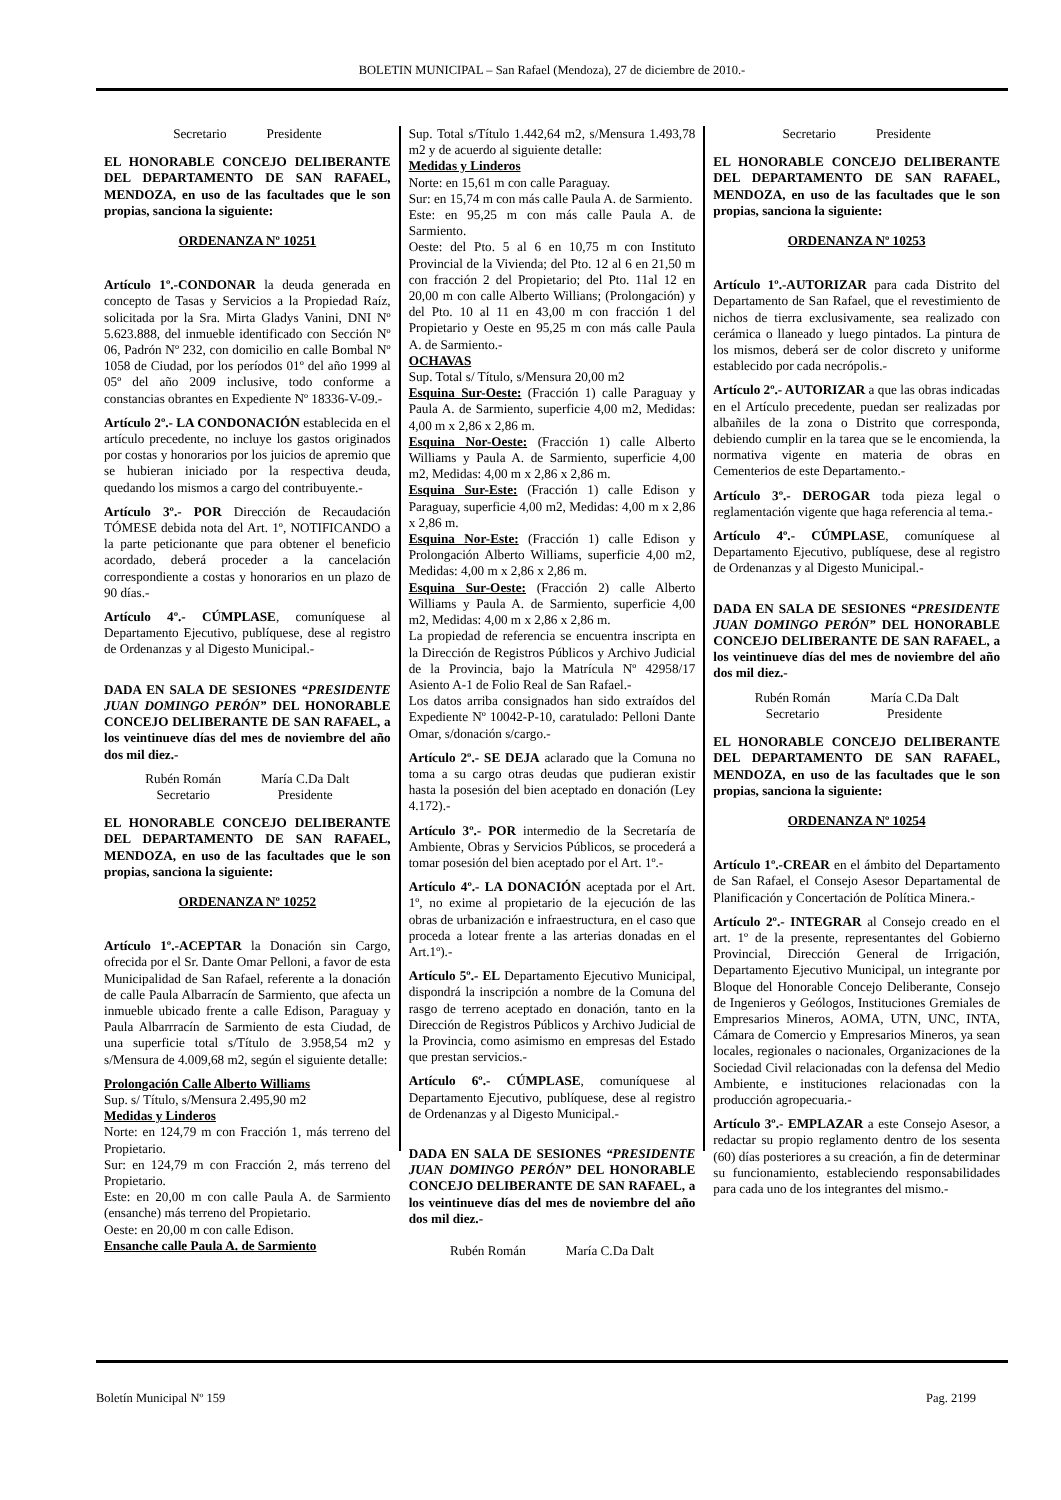BOLETIN MUNICIPAL – San Rafael (Mendoza), 27 de diciembre de 2010.-
Secretario Presidente
EL HONORABLE CONCEJO DELIBERANTE DEL DEPARTAMENTO DE SAN RAFAEL, MENDOZA, en uso de las facultades que le son propias, sanciona la siguiente:
ORDENANZA Nº 10251
Artículo 1º.-CONDONAR la deuda generada en concepto de Tasas y Servicios a la Propiedad Raíz, solicitada por la Sra. Mirta Gladys Vanini, DNI Nº 5.623.888, del inmueble identificado con Sección Nº 06, Padrón Nº 232, con domicilio en calle Bombal Nº 1058 de Ciudad, por los períodos 01º del año 1999 al 05º del año 2009 inclusive, todo conforme a constancias obrantes en Expediente Nº 18336-V-09.-
Artículo 2º.- LA CONDONACIÓN establecida en el artículo precedente, no incluye los gastos originados por costas y honorarios por los juicios de apremio que se hubieran iniciado por la respectiva deuda, quedando los mismos a cargo del contribuyente.-
Artículo 3º.- POR Dirección de Recaudación TÓMESE debida nota del Art. 1º, NOTIFICANDO a la parte peticionante que para obtener el beneficio acordado, deberá proceder a la cancelación correspondiente a costas y honorarios en un plazo de 90 días.-
Artículo 4º.- CÚMPLASE, comuníquese al Departamento Ejecutivo, publíquese, dese al registro de Ordenanzas y al Digesto Municipal.-
DADA EN SALA DE SESIONES “PRESIDENTE JUAN DOMINGO PERÓN” DEL HONORABLE CONCEJO DELIBERANTE DE SAN RAFAEL, a los veintinueve días del mes de noviembre del año dos mil diez.-
Rubén Román
Secretario María C.Da Dalt
Presidente
EL HONORABLE CONCEJO DELIBERANTE DEL DEPARTAMENTO DE SAN RAFAEL, MENDOZA, en uso de las facultades que le son propias, sanciona la siguiente:
ORDENANZA Nº 10252
Artículo 1º.-ACEPTAR la Donación sin Cargo, ofrecida por el Sr. Dante Omar Pelloni, a favor de esta Municipalidad de San Rafael, referente a la donación de calle Paula Albarracín de Sarmiento, que afecta un inmueble ubicado frente a calle Edison, Paraguay y Paula Albarrracín de Sarmiento de esta Ciudad, de una superficie total s/Título de 3.958,54 m2 y s/Mensura de 4.009,68 m2, según el siguiente detalle:
Prolongación Calle Alberto Williams
Sup. s/ Título, s/Mensura 2.495,90 m2
Medidas y Linderos
Norte: en 124,79 m con Fracción 1, más terreno del Propietario.
Sur: en 124,79 m con Fracción 2, más terreno del Propietario.
Este: en 20,00 m con calle Paula A. de Sarmiento (ensanche) más terreno del Propietario.
Oeste: en 20,00 m con calle Edison.
Ensanche calle Paula A. de Sarmiento
Sup. Total s/Título 1.442,64 m2, s/Mensura 1.493,78 m2 y de acuerdo al siguiente detalle:
Medidas y Linderos
Norte: en 15,61 m con calle Paraguay.
Sur: en 15,74 m con más calle Paula A. de Sarmiento.
Este: en 95,25 m con más calle Paula A. de Sarmiento.
Oeste: del Pto. 5 al 6 en 10,75 m con Instituto Provincial de la Vivienda; del Pto. 12 al 6 en 21,50 m con fracción 2 del Propietario; del Pto. 11al 12 en 20,00 m con calle Alberto Willians; (Prolongación) y del Pto. 10 al 11 en 43,00 m con fracción 1 del Propietario y Oeste en 95,25 m con más calle Paula A. de Sarmiento.-
OCHAVAS
Sup. Total s/ Título, s/Mensura 20,00 m2
Esquina Sur-Oeste: (Fracción 1) calle Paraguay y Paula A. de Sarmiento, superficie 4,00 m2, Medidas: 4,00 m x 2,86 x 2,86 m.
Esquina Nor-Oeste: (Fracción 1) calle Alberto Williams y Paula A. de Sarmiento, superficie 4,00 m2, Medidas: 4,00 m x 2,86 x 2,86 m.
Esquina Sur-Este: (Fracción 1) calle Edison y Paraguay, superficie 4,00 m2, Medidas: 4,00 m x 2,86 x 2,86 m.
Esquina Nor-Este: (Fracción 1) calle Edison y Prolongación Alberto Williams, superficie 4,00 m2, Medidas: 4,00 m x 2,86 x 2,86 m.
Esquina Sur-Oeste: (Fracción 2) calle Alberto Williams y Paula A. de Sarmiento, superficie 4,00 m2, Medidas: 4,00 m x 2,86 x 2,86 m.
La propiedad de referencia se encuentra inscripta en la Dirección de Registros Públicos y Archivo Judicial de la Provincia, bajo la Matrícula Nº 42958/17 Asiento A-1 de Folio Real de San Rafael.-
Los datos arriba consignados han sido extraídos del Expediente Nº 10042-P-10, caratulado: Pelloni Dante Omar, s/donación s/cargo.-
Artículo 2º.- SE DEJA aclarado que la Comuna no toma a su cargo otras deudas que pudieran existir hasta la posesión del bien aceptado en donación (Ley 4.172).-
Artículo 3º.- POR intermedio de la Secretaría de Ambiente, Obras y Servicios Públicos, se procederá a tomar posesión del bien aceptado por el Art. 1º.-
Artículo 4º.- LA DONACIÓN aceptada por el Art. 1º, no exime al propietario de la ejecución de las obras de urbanización e infraestructura, en el caso que proceda a lotear frente a las arterias donadas en el Art.1º).-
Artículo 5º.- EL Departamento Ejecutivo Municipal, dispondrá la inscripción a nombre de la Comuna del rasgo de terreno aceptado en donación, tanto en la Dirección de Registros Públicos y Archivo Judicial de la Provincia, como asimismo en empresas del Estado que prestan servicios.-
Artículo 6º.- CÚMPLASE, comuníquese al Departamento Ejecutivo, publíquese, dese al registro de Ordenanzas y al Digesto Municipal.-
DADA EN SALA DE SESIONES “PRESIDENTE JUAN DOMINGO PERÓN” DEL HONORABLE CONCEJO DELIBERANTE DE SAN RAFAEL, a los veintinueve días del mes de noviembre del año dos mil diez.-
Rubén Román María C.Da Dalt
Secretario Presidente
EL HONORABLE CONCEJO DELIBERANTE DEL DEPARTAMENTO DE SAN RAFAEL, MENDOZA, en uso de las facultades que le son propias, sanciona la siguiente:
ORDENANZA Nº 10253
Artículo 1º.-AUTORIZAR para cada Distrito del Departamento de San Rafael, que el revestimiento de nichos de tierra exclusivamente, sea realizado con cerámica o llaneado y luego pintados. La pintura de los mismos, deberá ser de color discreto y uniforme establecido por cada necrópolis.-
Artículo 2º.- AUTORIZAR a que las obras indicadas en el Artículo precedente, puedan ser realizadas por albañiles de la zona o Distrito que corresponda, debiendo cumplir en la tarea que se le encomienda, la normativa vigente en materia de obras en Cementerios de este Departamento.-
Artículo 3º.- DEROGAR toda pieza legal o reglamentación vigente que haga referencia al tema.-
Artículo 4º.- CÚMPLASE, comuníquese al Departamento Ejecutivo, publíquese, dese al registro de Ordenanzas y al Digesto Municipal.-
DADA EN SALA DE SESIONES “PRESIDENTE JUAN DOMINGO PERÓN” DEL HONORABLE CONCEJO DELIBERANTE DE SAN RAFAEL, a los veintinueve días del mes de noviembre del año dos mil diez.-
Rubén Román
Secretario María C.Da Dalt
Presidente
EL HONORABLE CONCEJO DELIBERANTE DEL DEPARTAMENTO DE SAN RAFAEL, MENDOZA, en uso de las facultades que le son propias, sanciona la siguiente:
ORDENANZA Nº 10254
Artículo 1º.-CREAR en el ámbito del Departamento de San Rafael, el Consejo Asesor Departamental de Planificación y Concertación de Política Minera.-
Artículo 2º.- INTEGRAR al Consejo creado en el art. 1º de la presente, representantes del Gobierno Provincial, Dirección General de Irrigación, Departamento Ejecutivo Municipal, un integrante por Bloque del Honorable Concejo Deliberante, Consejo de Ingenieros y Geólogos, Instituciones Gremiales de Empresarios Mineros, AOMA, UTN, UNC, INTA, Cámara de Comercio y Empresarios Mineros, ya sean locales, regionales o nacionales, Organizaciones de la Sociedad Civil relacionadas con la defensa del Medio Ambiente, e instituciones relacionadas con la producción agropecuaria.-
Artículo 3º.- EMPLAZAR a este Consejo Asesor, a redactar su propio reglamento dentro de los sesenta (60) días posteriores a su creación, a fin de determinar su funcionamiento, estableciendo responsabilidades para cada uno de los integrantes del mismo.-
Boletín Municipal Nº 159 Pag. 2199